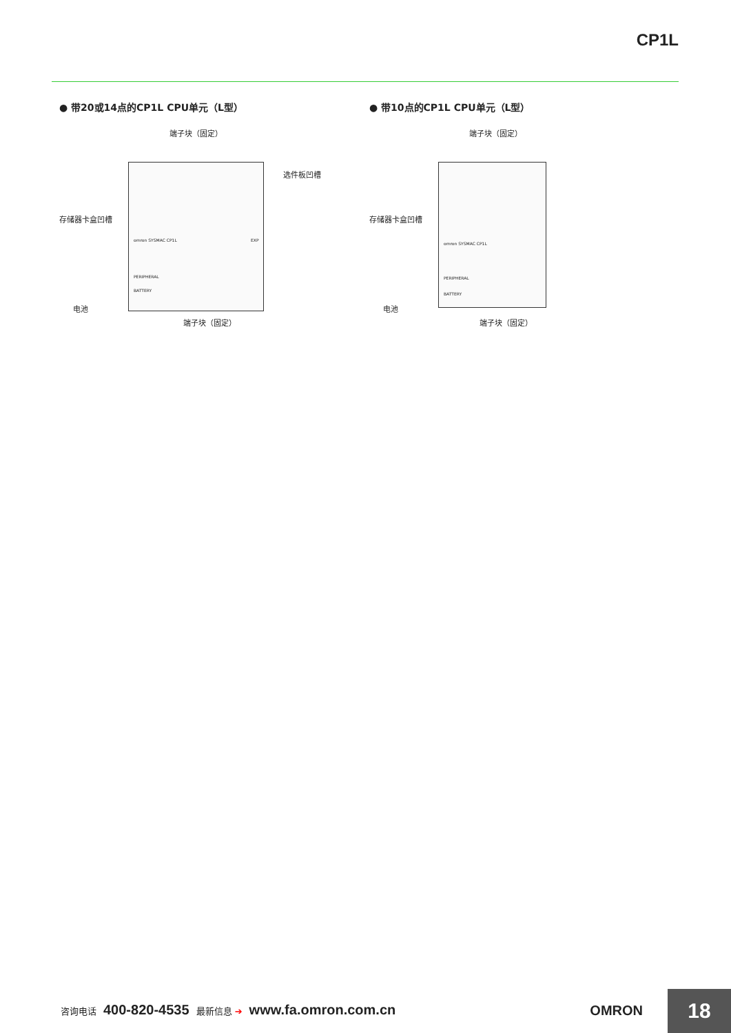CP1L
● 带20或14点的CP1L CPU单元（L型）
端子块（固定）
选件板凹槽
存储器卡盒凹槽
电池
端子块（固定）
omron SYSMAC CP1L
PERIPHERAL
BATTERY
EXP
● 带10点的CP1L CPU单元（L型）
端子块（固定）
存储器卡盒凹槽
电池
端子块（固定）
omron SYSMAC CP1L
PERIPHERAL
BATTERY
咨询电话 400-820-4535 最新信息 ➔ www.fa.omron.com.cn
OMRON 18